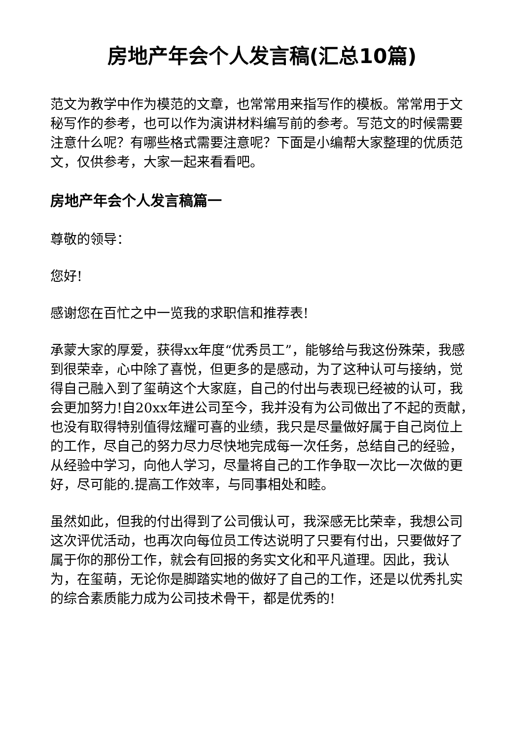房地产年会个人发言稿(汇总10篇)
范文为教学中作为模范的文章，也常常用来指写作的模板。常常用于文秘写作的参考，也可以作为演讲材料编写前的参考。写范文的时候需要注意什么呢？有哪些格式需要注意呢？下面是小编帮大家整理的优质范文，仅供参考，大家一起来看看吧。
房地产年会个人发言稿篇一
尊敬的领导：
您好!
感谢您在百忙之中一览我的求职信和推荐表!
承蒙大家的厚爱，获得xx年度“优秀员工”，能够给与我这份殊荣，我感到很荣幸，心中除了喜悦，但更多的是感动，为了这种认可与接纳，觉得自己融入到了玺萌这个大家庭，自己的付出与表现已经被的认可，我会更加努力!自20xx年进公司至今，我并没有为公司做出了不起的贡献，也没有取得特别值得炫耀可喜的业绩，我只是尽量做好属于自己岗位上的工作，尽自己的努力尽力尽快地完成每一次任务，总结自己的经验，从经验中学习，向他人学习，尽量将自己的工作争取一次比一次做的更好，尽可能的.提高工作效率，与同事相处和睦。
虽然如此，但我的付出得到了公司俄认可，我深感无比荣幸，我想公司这次评优活动，也再次向每位员工传达说明了只要有付出，只要做好了属于你的那份工作，就会有回报的务实文化和平凡道理。因此，我认为，在玺萌，无论你是脚踏实地的做好了自己的工作，还是以优秀扎实的综合素质能力成为公司技术骨干，都是优秀的!